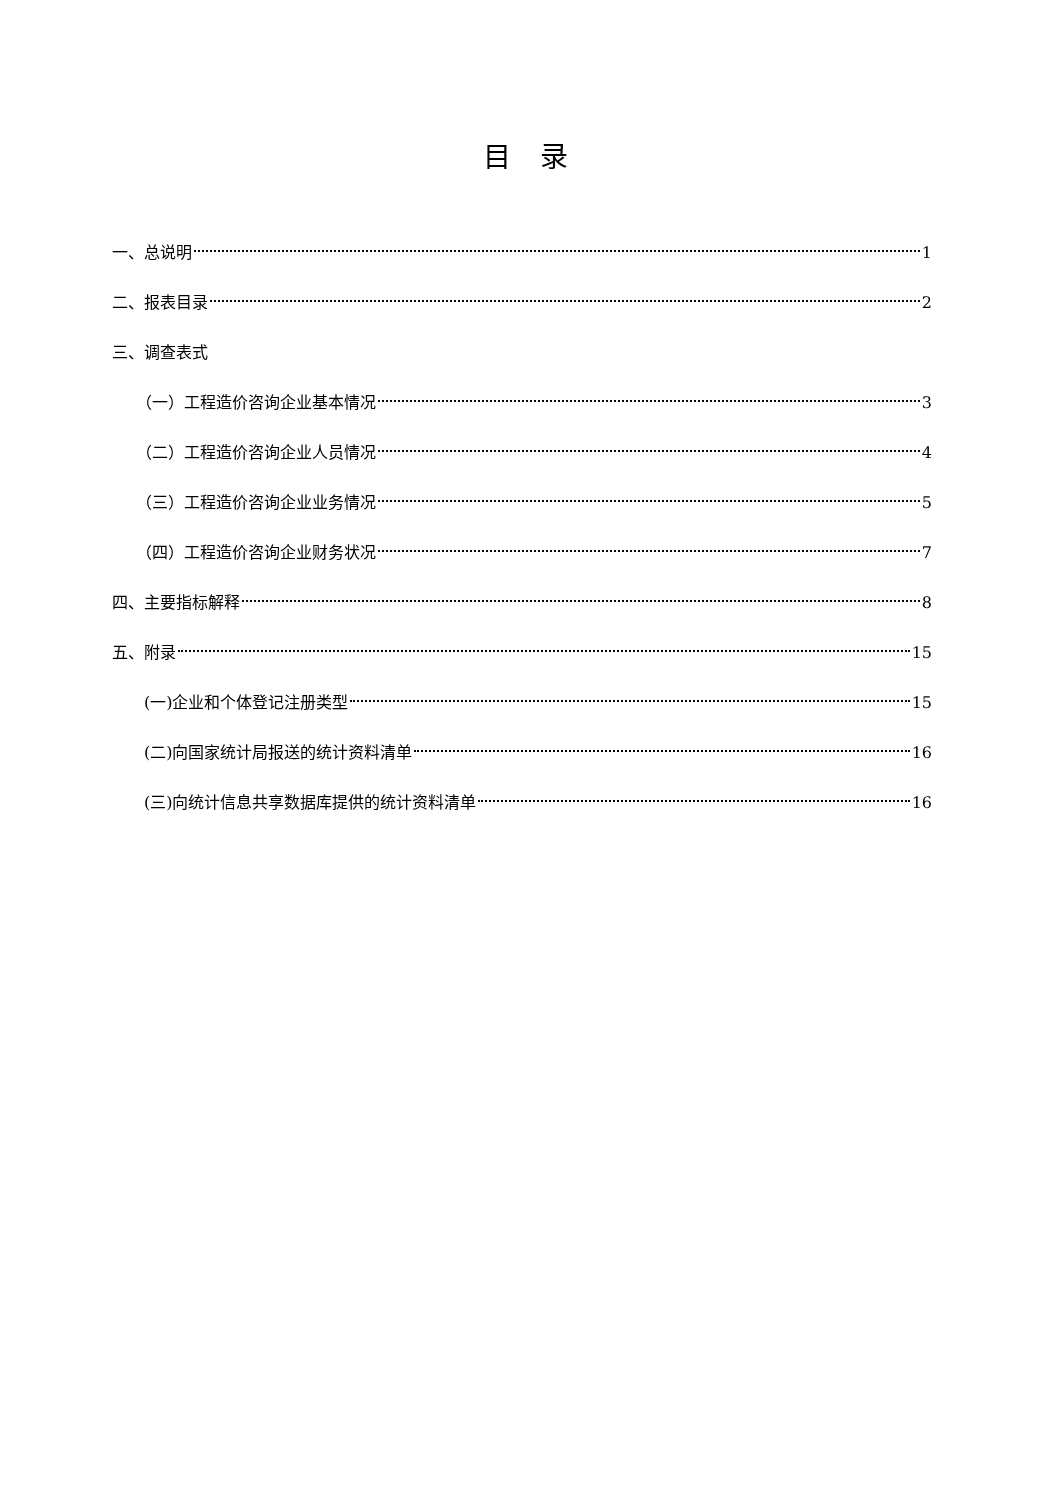目 录
一、总说明 1
二、报表目录 2
三、调查表式
（一）工程造价咨询企业基本情况 3
（二）工程造价咨询企业人员情况 4
（三）工程造价咨询企业业务情况 5
（四）工程造价咨询企业财务状况 7
四、主要指标解释 8
五、附录 15
(一)企业和个体登记注册类型 15
(二)向国家统计局报送的统计资料清单 16
(三)向统计信息共享数据库提供的统计资料清单 16